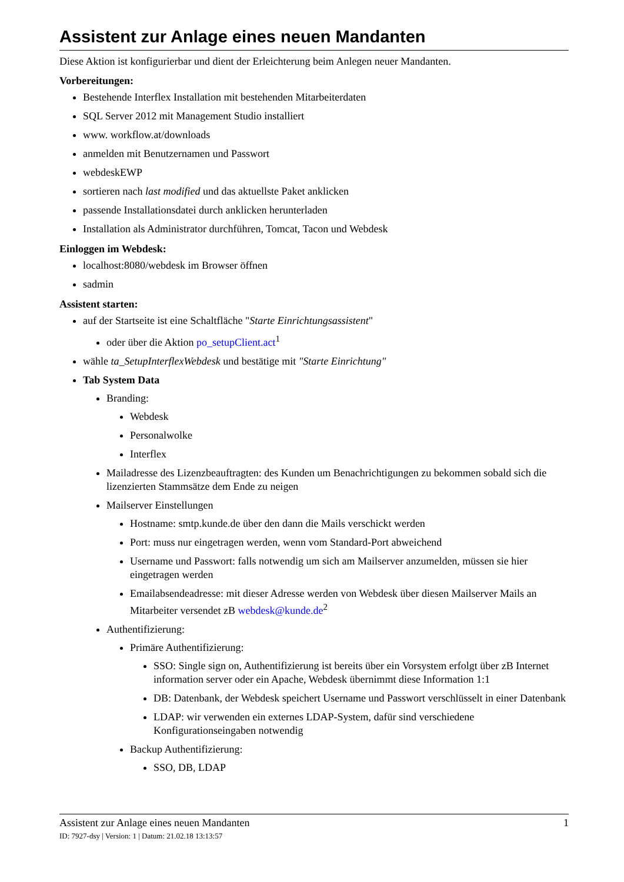Assistent zur Anlage eines neuen Mandanten
Diese Aktion ist konfigurierbar und dient der Erleichterung beim Anlegen neuer Mandanten.
Vorbereitungen:
Bestehende Interflex Installation mit bestehenden Mitarbeiterdaten
SQL Server 2012 mit Management Studio installiert
www. workflow.at/downloads
anmelden mit Benutzernamen und Passwort
webdeskEWP
sortieren nach last modified und das aktuellste Paket anklicken
passende Installationsdatei durch anklicken herunterladen
Installation als Administrator durchführen, Tomcat, Tacon und Webdesk
Einloggen im Webdesk:
localhost:8080/webdesk im Browser öffnen
sadmin
Assistent starten:
auf der Startseite ist eine Schaltfläche "Starte Einrichtungsassistent"
oder über die Aktion po_setupClient.act<sup>1</sup>
wähle ta_SetupInterflexWebdesk und bestätige mit "Starte Einrichtung"
Tab System Data
Branding:
Webdesk
Personalwolke
Interflex
Mailadresse des Lizenzbeauftragten: des Kunden um Benachrichtigungen zu bekommen sobald sich die lizenzierten Stammsätze dem Ende zu neigen
Mailserver Einstellungen
Hostname: smtp.kunde.de über den dann die Mails verschickt werden
Port: muss nur eingetragen werden, wenn vom Standard-Port abweichend
Username und Passwort: falls notwendig um sich am Mailserver anzumelden, müssen sie hier eingetragen werden
Emailabsendeadresse: mit dieser Adresse werden von Webdesk über diesen Mailserver Mails an Mitarbeiter versendet zB webdesk@kunde.de<sup>2</sup>
Authentifizierung:
Primäre Authentifizierung:
SSO: Single sign on, Authentifizierung ist bereits über ein Vorsystem erfolgt über zB Internet information server oder ein Apache, Webdesk übernimmt diese Information 1:1
DB: Datenbank, der Webdesk speichert Username und Passwort verschlüsselt in einer Datenbank
LDAP: wir verwenden ein externes LDAP-System, dafür sind verschiedene Konfigurationseingaben notwendig
Backup Authentifizierung:
SSO, DB, LDAP
Assistent zur Anlage eines neuen Mandanten 1
ID: 7927-dsy | Version: 1 | Datum: 21.02.18 13:13:57